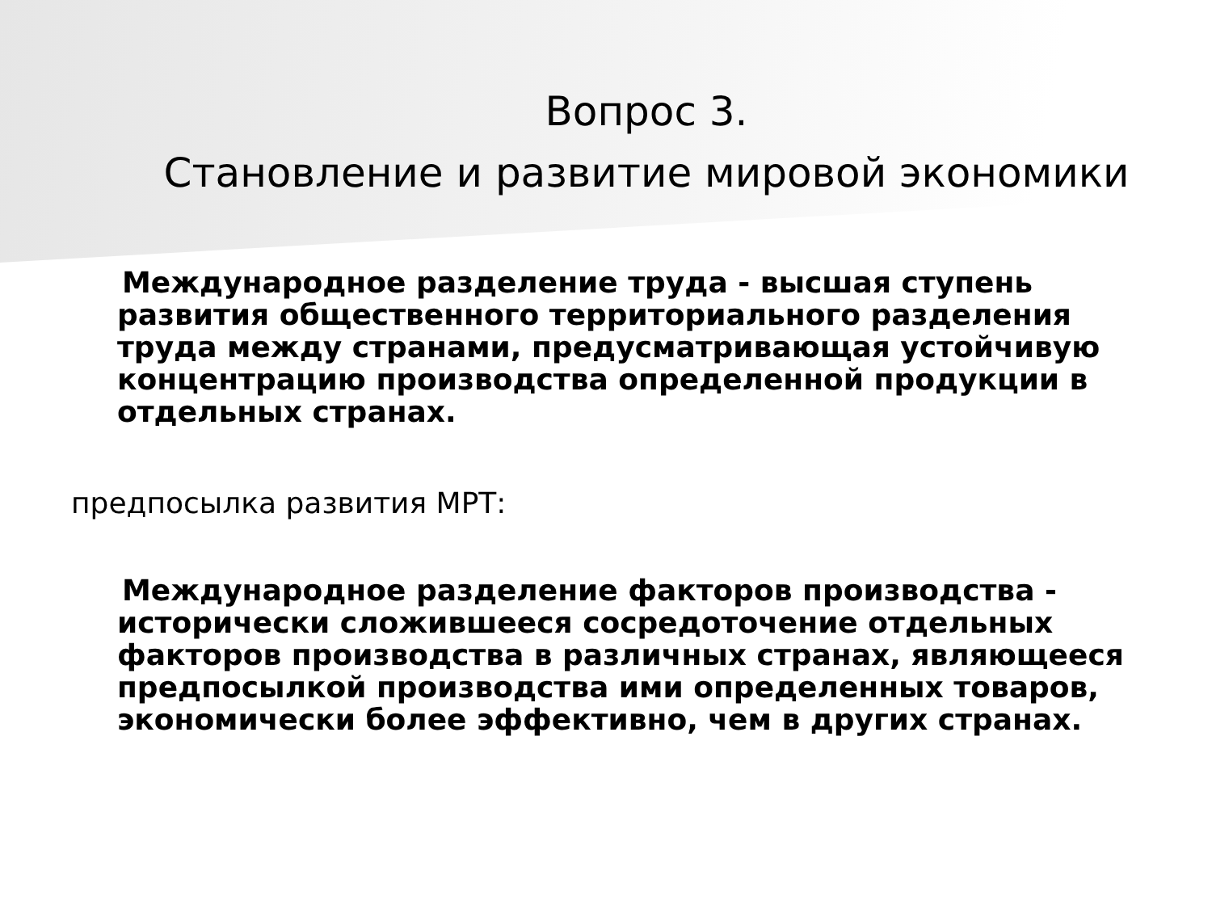Вопрос 3.
Становление и развитие мировой экономики
Международное разделение труда - высшая ступень развития общественного территориального разделения труда между странами, предусматривающая устойчивую концентрацию производства определенной продукции в отдельных странах.
предпосылка развития МРТ:
Международное разделение факторов производства - исторически сложившееся сосредоточение отдельных факторов производства в различных странах, являющееся предпосылкой производства ими определенных товаров, экономически более эффективно, чем в других странах.